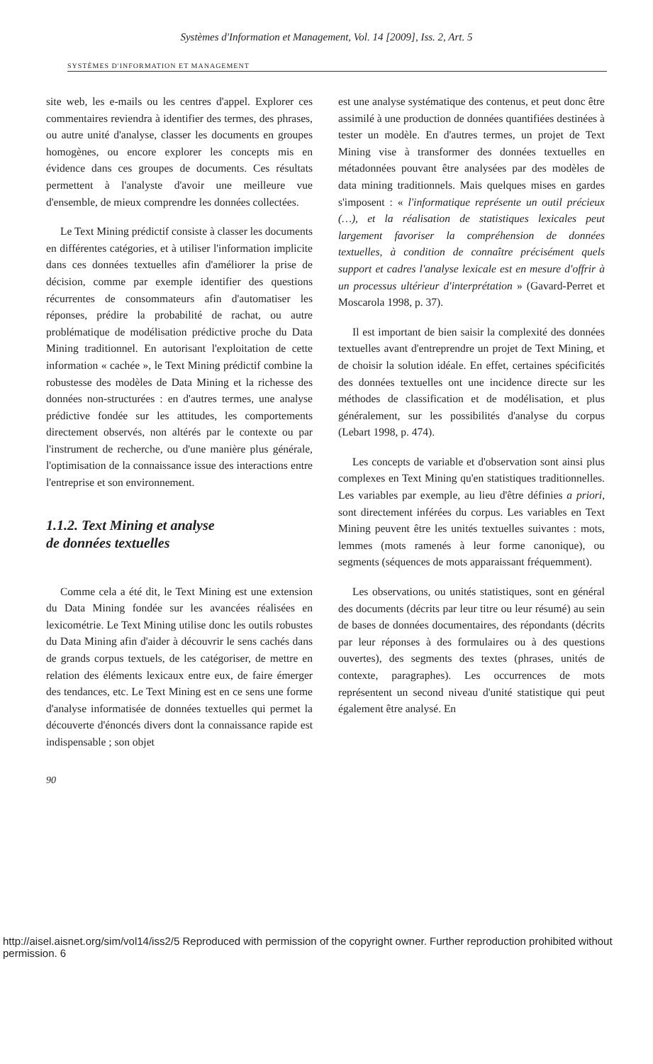Systèmes d'Information et Management, Vol. 14 [2009], Iss. 2, Art. 5
SYSTÈMES D'INFORMATION ET MANAGEMENT
site web, les e-mails ou les centres d'appel. Explorer ces commentaires reviendra à identifier des termes, des phrases, ou autre unité d'analyse, classer les documents en groupes homogènes, ou encore explorer les concepts mis en évidence dans ces groupes de documents. Ces résultats permettent à l'analyste d'avoir une meilleure vue d'ensemble, de mieux comprendre les données collectées.
Le Text Mining prédictif consiste à classer les documents en différentes catégories, et à utiliser l'information implicite dans ces données textuelles afin d'améliorer la prise de décision, comme par exemple identifier des questions récurrentes de consommateurs afin d'automatiser les réponses, prédire la probabilité de rachat, ou autre problématique de modélisation prédictive proche du Data Mining traditionnel. En autorisant l'exploitation de cette information « cachée », le Text Mining prédictif combine la robustesse des modèles de Data Mining et la richesse des données non-structurées : en d'autres termes, une analyse prédictive fondée sur les attitudes, les comportements directement observés, non altérés par le contexte ou par l'instrument de recherche, ou d'une manière plus générale, l'optimisation de la connaissance issue des interactions entre l'entreprise et son environnement.
1.1.2. Text Mining et analyse
de données textuelles
Comme cela a été dit, le Text Mining est une extension du Data Mining fondée sur les avancées réalisées en lexicométrie. Le Text Mining utilise donc les outils robustes du Data Mining afin d'aider à découvrir le sens cachés dans de grands corpus textuels, de les catégoriser, de mettre en relation des éléments lexicaux entre eux, de faire émerger des tendances, etc. Le Text Mining est en ce sens une forme d'analyse informatisée de données textuelles qui permet la découverte d'énoncés divers dont la connaissance rapide est indispensable ; son objet
est une analyse systématique des contenus, et peut donc être assimilé à une production de données quantifiées destinées à tester un modèle. En d'autres termes, un projet de Text Mining vise à transformer des données textuelles en métadonnées pouvant être analysées par des modèles de data mining traditionnels. Mais quelques mises en gardes s'imposent : « l'informatique représente un outil précieux (…), et la réalisation de statistiques lexicales peut largement favoriser la compréhension de données textuelles, à condition de connaître précisément quels support et cadres l'analyse lexicale est en mesure d'offrir à un processus ultérieur d'interprétation » (Gavard-Perret et Moscarola 1998, p. 37).
Il est important de bien saisir la complexité des données textuelles avant d'entreprendre un projet de Text Mining, et de choisir la solution idéale. En effet, certaines spécificités des données textuelles ont une incidence directe sur les méthodes de classification et de modélisation, et plus généralement, sur les possibilités d'analyse du corpus (Lebart 1998, p. 474).
Les concepts de variable et d'observation sont ainsi plus complexes en Text Mining qu'en statistiques traditionnelles. Les variables par exemple, au lieu d'être définies a priori, sont directement inférées du corpus. Les variables en Text Mining peuvent être les unités textuelles suivantes : mots, lemmes (mots ramenés à leur forme canonique), ou segments (séquences de mots apparaissant fréquemment).
Les observations, ou unités statistiques, sont en général des documents (décrits par leur titre ou leur résumé) au sein de bases de données documentaires, des répondants (décrits par leur réponses à des formulaires ou à des questions ouvertes), des segments des textes (phrases, unités de contexte, paragraphes). Les occurrences de mots représentent un second niveau d'unité statistique qui peut également être analysé. En
90
http://aisel.aisnet.org/sim/vol14/iss2/5 Reproduced with permission of the copyright owner. Further reproduction prohibited without permission. 6